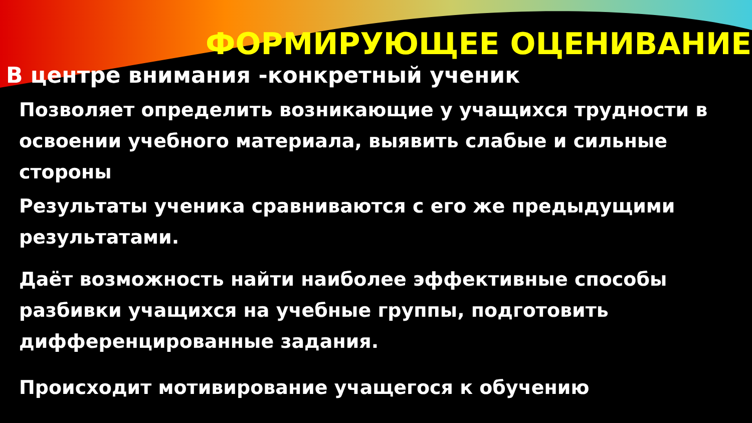ФОРМИРУЮЩЕЕ ОЦЕНИВАНИЕ
В центре внимания -конкретный ученик
Позволяет определить возникающие у учащихся трудности в освоении учебного материала, выявить слабые и сильные стороны
Результаты ученика сравниваются с его же предыдущими результатами.
Даёт возможность найти наиболее эффективные способы разбивки учащихся на учебные группы, подготовить дифференцированные задания.
Происходит мотивирование учащегося к обучению